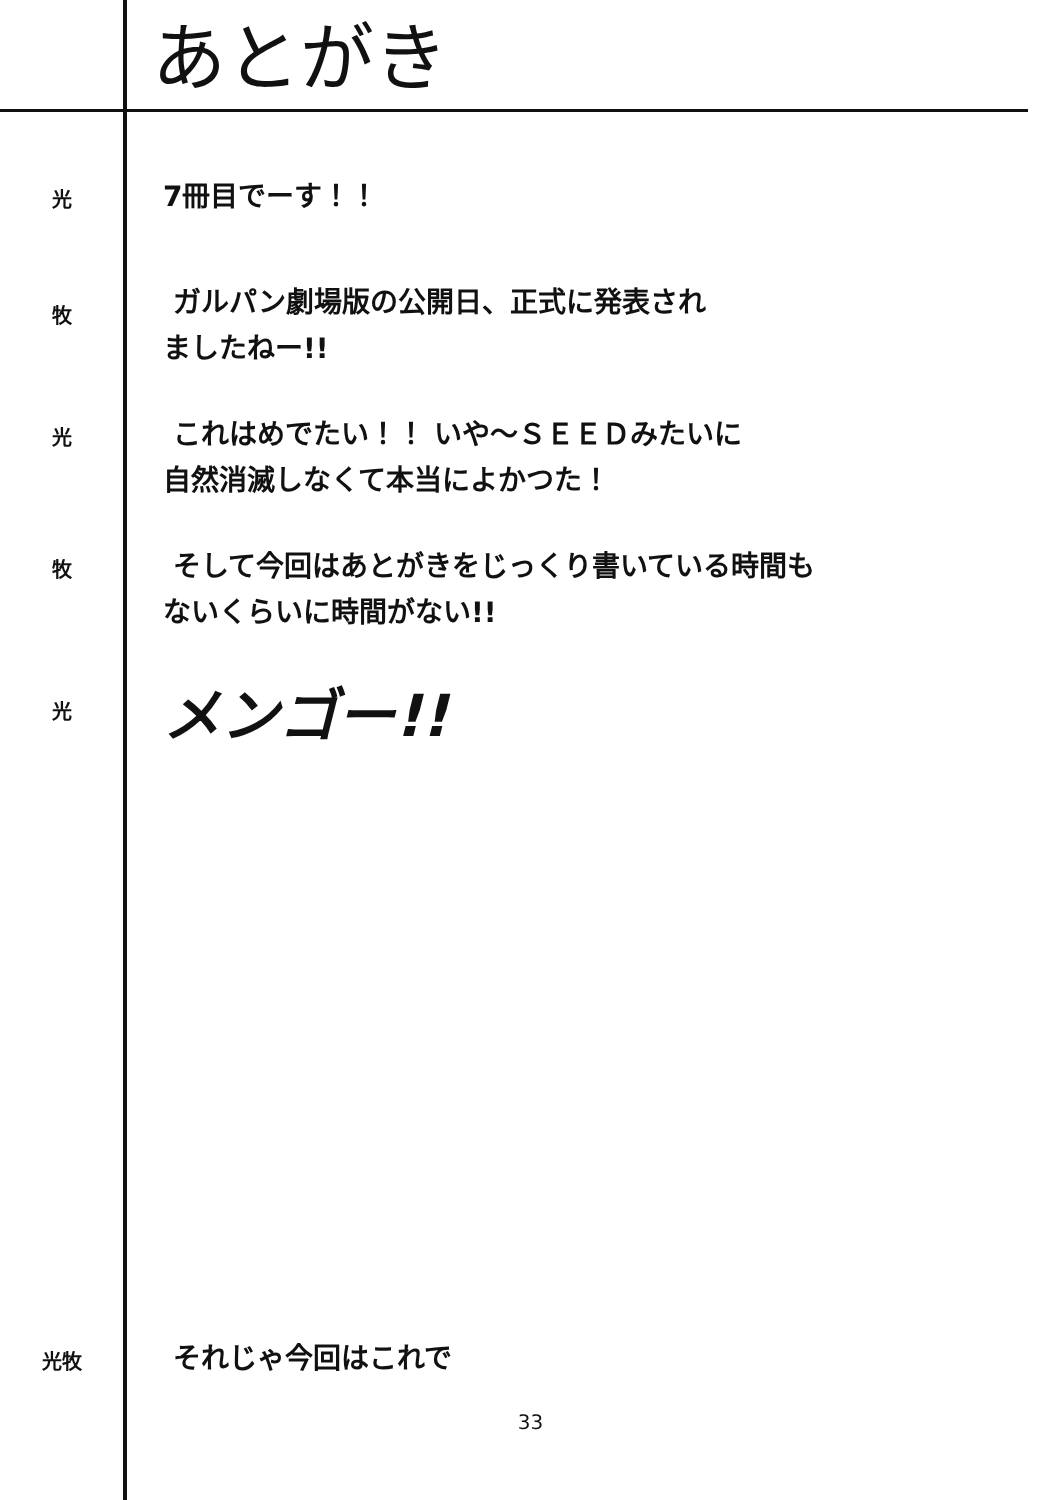あとがき
光
7冊目でーす！！
牧
ガルパン劇場版の公開日、正式に発表され
ましたねー!!
光
これはめでたい！！ いや～ＳＥＥＤみたいに
自然消滅しなくて本当によかつた！
牧
そして今回はあとがきをじっくり書いている時間も
ないくらいに時間がない!!
光
メンゴー!!
光牧
それじゃ今回はこれで
33